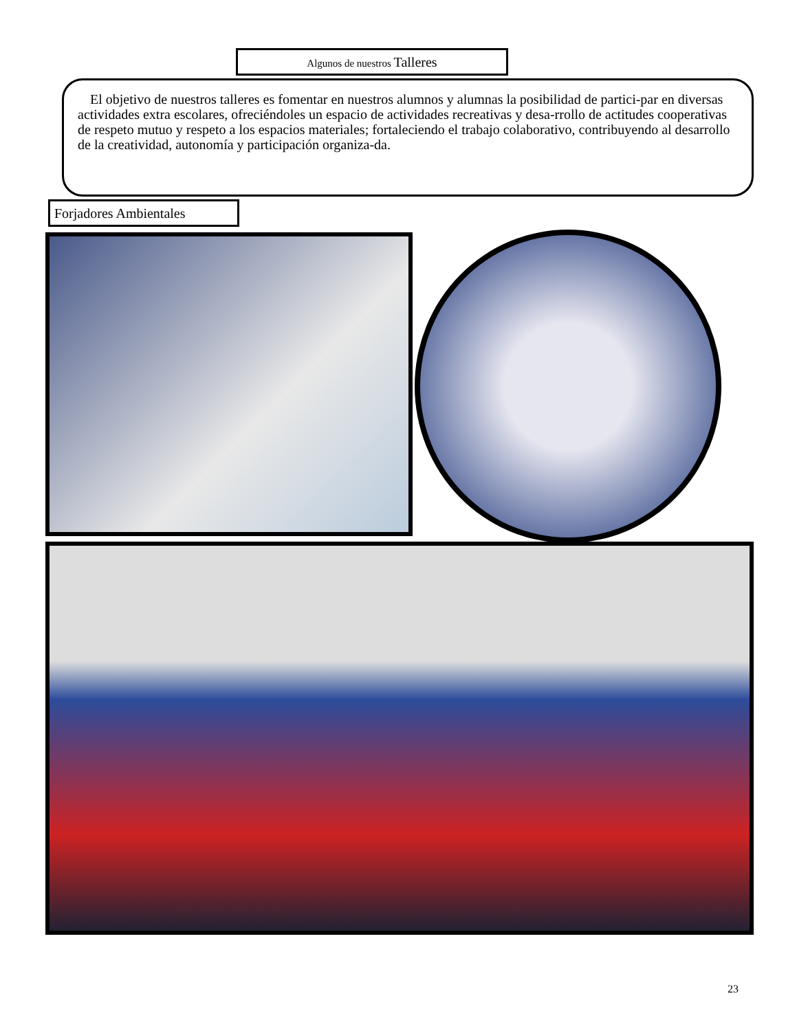Algunos de nuestros Talleres
El objetivo de nuestros talleres es fomentar en nuestros alumnos y alumnas la posibilidad de partici-par en diversas actividades extra escolares, ofreciéndoles un espacio de actividades recreativas y desa-rrollo de actitudes cooperativas de respeto mutuo y respeto a los espacios materiales; fortaleciendo el trabajo colaborativo, contribuyendo al desarrollo de la creatividad, autonomía y participación organiza-da.
Forjadores Ambientales
23